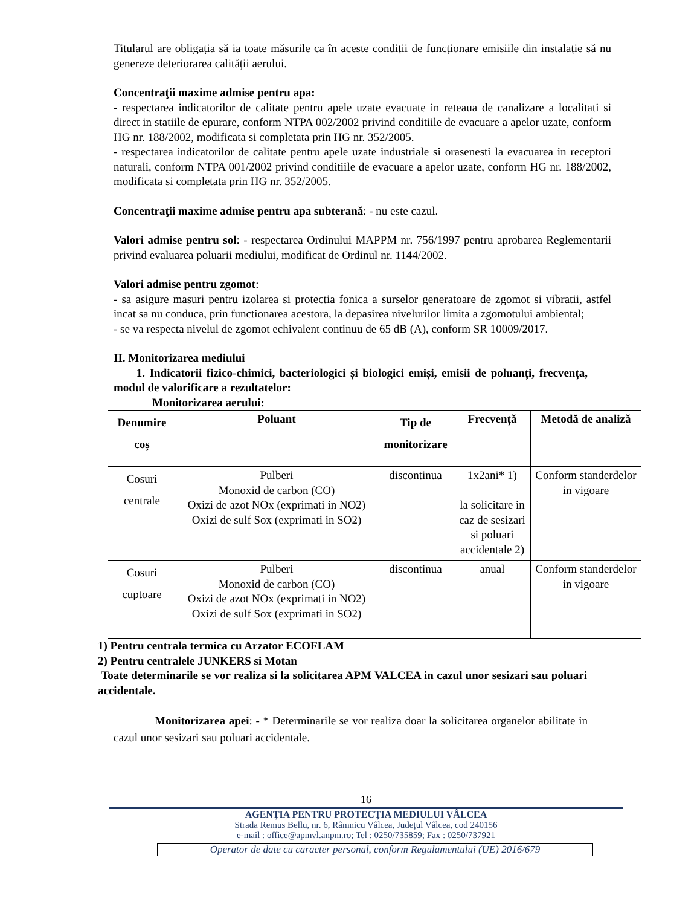Titularul are obligația să ia toate măsurile ca în aceste condiții de funcționare emisiile din instalație să nu genereze deteriorarea calității aerului.
Concentraţii maxime admise pentru apa:
- respectarea indicatorilor de calitate pentru apele uzate evacuate in reteaua de canalizare a localitati si direct in statiile de epurare, conform NTPA 002/2002 privind conditiile de evacuare a apelor uzate, conform HG nr. 188/2002, modificata si completata prin HG nr. 352/2005.
- respectarea indicatorilor de calitate pentru apele uzate industriale si orasenesti la evacuarea in receptori naturali, conform NTPA 001/2002 privind conditiile de evacuare a apelor uzate, conform HG nr. 188/2002, modificata si completata prin HG nr. 352/2005.
Concentraţii maxime admise pentru apa subterană: - nu este cazul.
Valori admise pentru sol: - respectarea Ordinului MAPPM nr. 756/1997 pentru aprobarea Reglementarii privind evaluarea poluarii mediului, modificat de Ordinul nr. 1144/2002.
Valori admise pentru zgomot:
- sa asigure masuri pentru izolarea si protectia fonica a surselor generatoare de zgomot si vibratii, astfel incat sa nu conduca, prin functionarea acestora, la depasirea nivelurilor limita a zgomotului ambiental;
- se va respecta nivelul de zgomot echivalent continuu de 65 dB (A), conform SR 10009/2017.
II. Monitorizarea mediului
1. Indicatorii fizico-chimici, bacteriologici și biologici emiși, emisii de poluanți, frecvența, modul de valorificare a rezultatelor:
Monitorizarea aerului:
| Denumire coș | Poluant | Tip de monitorizare | Frecvență | Metodă de analiză |
| --- | --- | --- | --- | --- |
| Cosuri centrale | Pulberi Monoxid de carbon (CO) Oxizi de azot NOx (exprimati in NO2) Oxizi de sulf Sox (exprimati in SO2) | discontinua | 1x2ani* 1) la solicitare in caz de sesizari si poluari accidentale 2) | Conform standerdelor in vigoare |
| Cosuri cuptoare | Pulberi Monoxid de carbon (CO) Oxizi de azot NOx (exprimati in NO2) Oxizi de sulf Sox (exprimati in SO2) | discontinua | anual | Conform standerdelor in vigoare |
1) Pentru centrala termica cu Arzator ECOFLAM
2) Pentru centralele JUNKERS si Motan
Toate determinarile se vor realiza si la solicitarea APM VALCEA in cazul unor sesizari sau poluari accidentale.
Monitorizarea apei: - * Determinarile se vor realiza doar la solicitarea organelor abilitate in cazul unor sesizari sau poluari accidentale.
16
AGENŢIA PENTRU PROTECŢIA MEDIULUI VÂLCEA
Strada Remus Bellu, nr. 6, Râmnicu Vâlcea, Județul Vâlcea, cod 240156
e-mail : office@apmvl.anpm.ro; Tel : 0250/735859; Fax : 0250/737921
Operator de date cu caracter personal, conform Regulamentului (UE) 2016/679